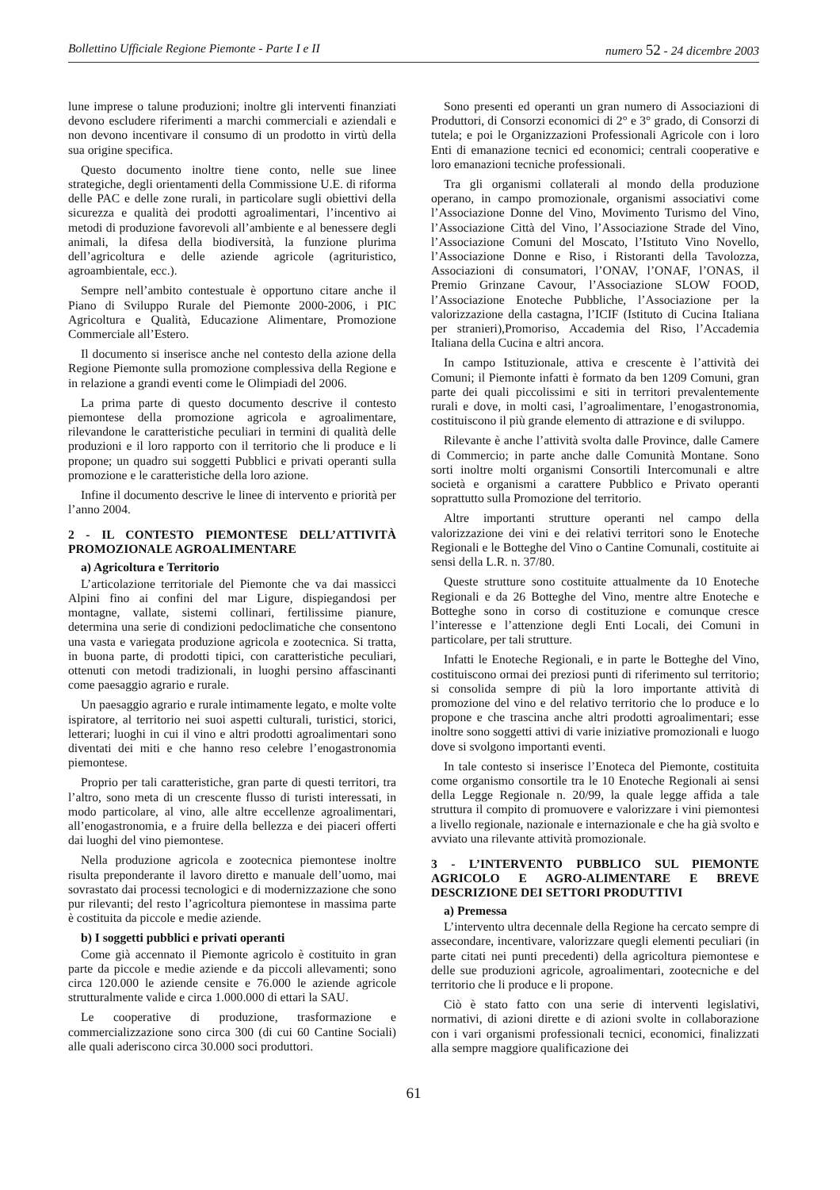Bollettino Ufficiale Regione Piemonte - Parte I e II numero 52 - 24 dicembre 2003
lune imprese o talune produzioni; inoltre gli interventi finanziati devono escludere riferimenti a marchi commerciali e aziendali e non devono incentivare il consumo di un prodotto in virtù della sua origine specifica.
Questo documento inoltre tiene conto, nelle sue linee strategiche, degli orientamenti della Commissione U.E. di riforma delle PAC e delle zone rurali, in particolare sugli obiettivi della sicurezza e qualità dei prodotti agroalimentari, l’incentivo ai metodi di produzione favorevoli all’ambiente e al benessere degli animali, la difesa della biodiversità, la funzione plurima dell’agricoltura e delle aziende agricole (agrituristico, agroambientale, ecc.).
Sempre nell’ambito contestuale è opportuno citare anche il Piano di Sviluppo Rurale del Piemonte 2000-2006, i PIC Agricoltura e Qualità, Educazione Alimentare, Promozione Commerciale all’Estero.
Il documento si inserisce anche nel contesto della azione della Regione Piemonte sulla promozione complessiva della Regione e in relazione a grandi eventi come le Olimpiadi del 2006.
La prima parte di questo documento descrive il contesto piemontese della promozione agricola e agroalimentare, rilevandone le caratteristiche peculiari in termini di qualità delle produzioni e il loro rapporto con il territorio che li produce e li propone; un quadro sui soggetti Pubblici e privati operanti sulla promozione e le caratteristiche della loro azione.
Infine il documento descrive le linee di intervento e priorità per l’anno 2004.
2 - IL CONTESTO PIEMONTESE DELL’ATTIVITÀ PROMOZIONALE AGROALIMENTARE
a) Agricoltura e Territorio
L’articolazione territoriale del Piemonte che va dai massicci Alpini fino ai confini del mar Ligure, dispiegandosi per montagne, vallate, sistemi collinari, fertilissime pianure, determina una serie di condizioni pedoclimatiche che consentono una vasta e variegata produzione agricola e zootecnica. Si tratta, in buona parte, di prodotti tipici, con caratteristiche peculiari, ottenuti con metodi tradizionali, in luoghi persino affascinanti come paesaggio agrario e rurale.
Un paesaggio agrario e rurale intimamente legato, e molte volte ispiratore, al territorio nei suoi aspetti culturali, turistici, storici, letterari; luoghi in cui il vino e altri prodotti agroalimentari sono diventati dei miti e che hanno reso celebre l’enogastronomia piemontese.
Proprio per tali caratteristiche, gran parte di questi territori, tra l’altro, sono meta di un crescente flusso di turisti interessati, in modo particolare, al vino, alle altre eccellenze agroalimentari, all’enogastronomia, e a fruire della bellezza e dei piaceri offerti dai luoghi del vino piemontese.
Nella produzione agricola e zootecnica piemontese inoltre risulta preponderante il lavoro diretto e manuale dell’uomo, mai sovrastato dai processi tecnologici e di modernizzazione che sono pur rilevanti; del resto l’agricoltura piemontese in massima parte è costituita da piccole e medie aziende.
b) I soggetti pubblici e privati operanti
Come già accennato il Piemonte agricolo è costituito in gran parte da piccole e medie aziende e da piccoli allevamenti; sono circa 120.000 le aziende censite e 76.000 le aziende agricole strutturalmente valide e circa 1.000.000 di ettari la SAU.
Le cooperative di produzione, trasformazione e commercializzazione sono circa 300 (di cui 60 Cantine Sociali) alle quali aderiscono circa 30.000 soci produttori.
Sono presenti ed operanti un gran numero di Associazioni di Produttori, di Consorzi economici di 2° e 3° grado, di Consorzi di tutela; e poi le Organizzazioni Professionali Agricole con i loro Enti di emanazione tecnici ed economici; centrali cooperative e loro emanazioni tecniche professionali.
Tra gli organismi collaterali al mondo della produzione operano, in campo promozionale, organismi associativi come l’Associazione Donne del Vino, Movimento Turismo del Vino, l’Associazione Città del Vino, l’Associazione Strade del Vino, l’Associazione Comuni del Moscato, l’Istituto Vino Novello, l’Associazione Donne e Riso, i Ristoranti della Tavolozza, Associazioni di consumatori, l’ONAV, l’ONAF, l’ONAS, il Premio Grinzane Cavour, l’Associazione SLOW FOOD, l’Associazione Enoteche Pubbliche, l’Associazione per la valorizzazione della castagna, l’ICIF (Istituto di Cucina Italiana per stranieri),Promoriso, Accademia del Riso, l’Accademia Italiana della Cucina e altri ancora.
In campo Istituzionale, attiva e crescente è l’attività dei Comuni; il Piemonte infatti è formato da ben 1209 Comuni, gran parte dei quali piccolissimi e siti in territori prevalentemente rurali e dove, in molti casi, l’agroalimentare, l’enogastronomia, costituiscono il più grande elemento di attrazione e di sviluppo.
Rilevante è anche l’attività svolta dalle Province, dalle Camere di Commercio; in parte anche dalle Comunità Montane. Sono sorti inoltre molti organismi Consortili Intercomunali e altre società e organismi a carattere Pubblico e Privato operanti soprattutto sulla Promozione del territorio.
Altre importanti strutture operanti nel campo della valorizzazione dei vini e dei relativi territori sono le Enoteche Regionali e le Botteghe del Vino o Cantine Comunali, costituite ai sensi della L.R. n. 37/80.
Queste strutture sono costituite attualmente da 10 Enoteche Regionali e da 26 Botteghe del Vino, mentre altre Enoteche e Botteghe sono in corso di costituzione e comunque cresce l’interesse e l’attenzione degli Enti Locali, dei Comuni in particolare, per tali strutture.
Infatti le Enoteche Regionali, e in parte le Botteghe del Vino, costituiscono ormai dei preziosi punti di riferimento sul territorio; si consolida sempre di più la loro importante attività di promozione del vino e del relativo territorio che lo produce e lo propone e che trascina anche altri prodotti agroalimentari; esse inoltre sono soggetti attivi di varie iniziative promozionali e luogo dove si svolgono importanti eventi.
In tale contesto si inserisce l’Enoteca del Piemonte, costituita come organismo consortile tra le 10 Enoteche Regionali ai sensi della Legge Regionale n. 20/99, la quale legge affida a tale struttura il compito di promuovere e valorizzare i vini piemontesi a livello regionale, nazionale e internazionale e che ha già svolto e avviato una rilevante attività promozionale.
3 - L’INTERVENTO PUBBLICO SUL PIEMONTE AGRICOLO E AGRO-ALIMENTARE E BREVE DESCRIZIONE DEI SETTORI PRODUTTIVI
a) Premessa
L’intervento ultra decennale della Regione ha cercato sempre di assecondare, incentivare, valorizzare quegli elementi peculiari (in parte citati nei punti precedenti) della agricoltura piemontese e delle sue produzioni agricole, agroalimentari, zootecniche e del territorio che li produce e li propone.
Ciò è stato fatto con una serie di interventi legislativi, normativi, di azioni dirette e di azioni svolte in collaborazione con i vari organismi professionali tecnici, economici, finalizzati alla sempre maggiore qualificazione dei
61